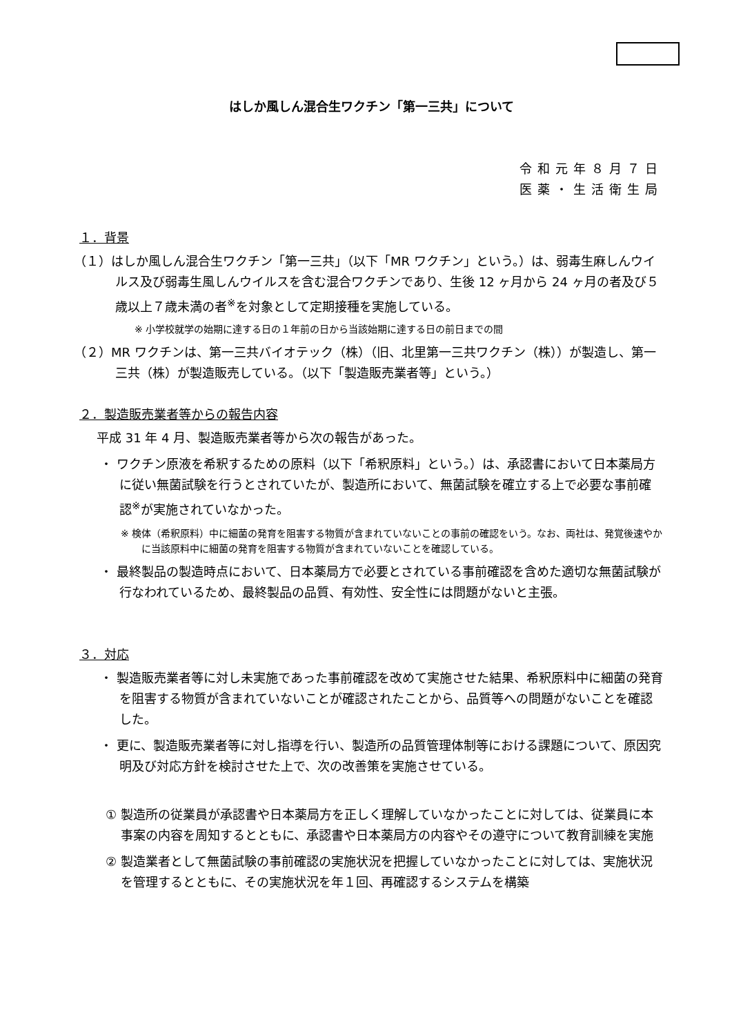はしか風しん混合生ワクチン「第一三共」について
令和元年８月７日
医薬・生活衛生局
１．背景
（１）はしか風しん混合生ワクチン「第一三共」（以下「MR ワクチン」という。）は、弱毒生麻しんウイルス及び弱毒生風しんウイルスを含む混合ワクチンであり、生後 12 ヶ月から 24 ヶ月の者及び５歳以上７歳未満の者<sup>※</sup>を対象として定期接種を実施している。
※ 小学校就学の始期に達する日の１年前の日から当該始期に達する日の前日までの間
（２）MR ワクチンは、第一三共バイオテック（株）（旧、北里第一三共ワクチン（株））が製造し、第一三共（株）が製造販売している。（以下「製造販売業者等」という。）
２．製造販売業者等からの報告内容
平成 31 年 4 月、製造販売業者等から次の報告があった。
・ ワクチン原液を希釈するための原料（以下「希釈原料」という。）は、承認書において日本薬局方に従い無菌試験を行うとされていたが、製造所において、無菌試験を確立する上で必要な事前確認<sup>※</sup>が実施されていなかった。
※ 検体（希釈原料）中に細菌の発育を阻害する物質が含まれていないことの事前の確認をいう。なお、両社は、発覚後速やかに当該原料中に細菌の発育を阻害する物質が含まれていないことを確認している。
・ 最終製品の製造時点において、日本薬局方で必要とされている事前確認を含めた適切な無菌試験が行なわれているため、最終製品の品質、有効性、安全性には問題がないと主張。
３．対応
・ 製造販売業者等に対し未実施であった事前確認を改めて実施させた結果、希釈原料中に細菌の発育を阻害する物質が含まれていないことが確認されたことから、品質等への問題がないことを確認した。
・ 更に、製造販売業者等に対し指導を行い、製造所の品質管理体制等における課題について、原因究明及び対応方針を検討させた上で、次の改善策を実施させている。
① 製造所の従業員が承認書や日本薬局方を正しく理解していなかったことに対しては、従業員に本事案の内容を周知するとともに、承認書や日本薬局方の内容やその遵守について教育訓練を実施
② 製造業者として無菌試験の事前確認の実施状況を把握していなかったことに対しては、実施状況を管理するとともに、その実施状況を年１回、再確認するシステムを構築